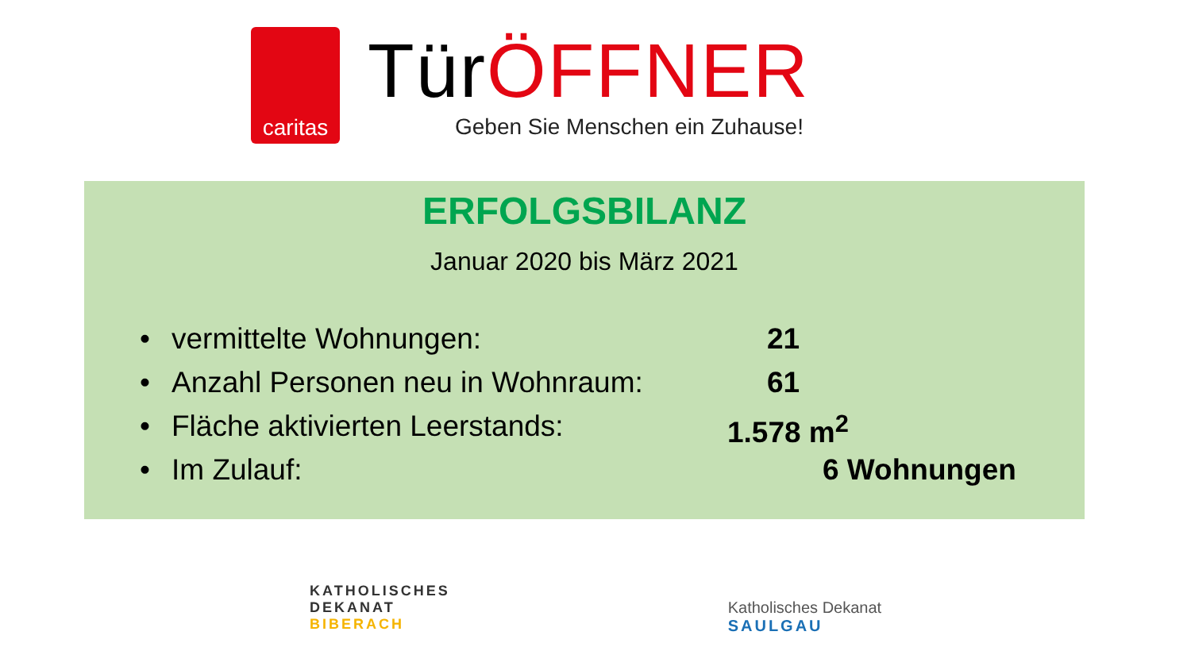caritas
TürÖFFNER
Geben Sie Menschen ein Zuhause!
ERFOLGSBILANZ
Januar 2020 bis März 2021
• vermittelte Wohnungen: 21
• Anzahl Personen neu in Wohnraum: 61
• Fläche aktivierten Leerstands: 1.578 m<sup>2</sup>
• Im Zulauf: 6 Wohnungen
KATHOLISCHES
DEKANAT
BIBERACH
Katholisches Dekanat
SAULGAU